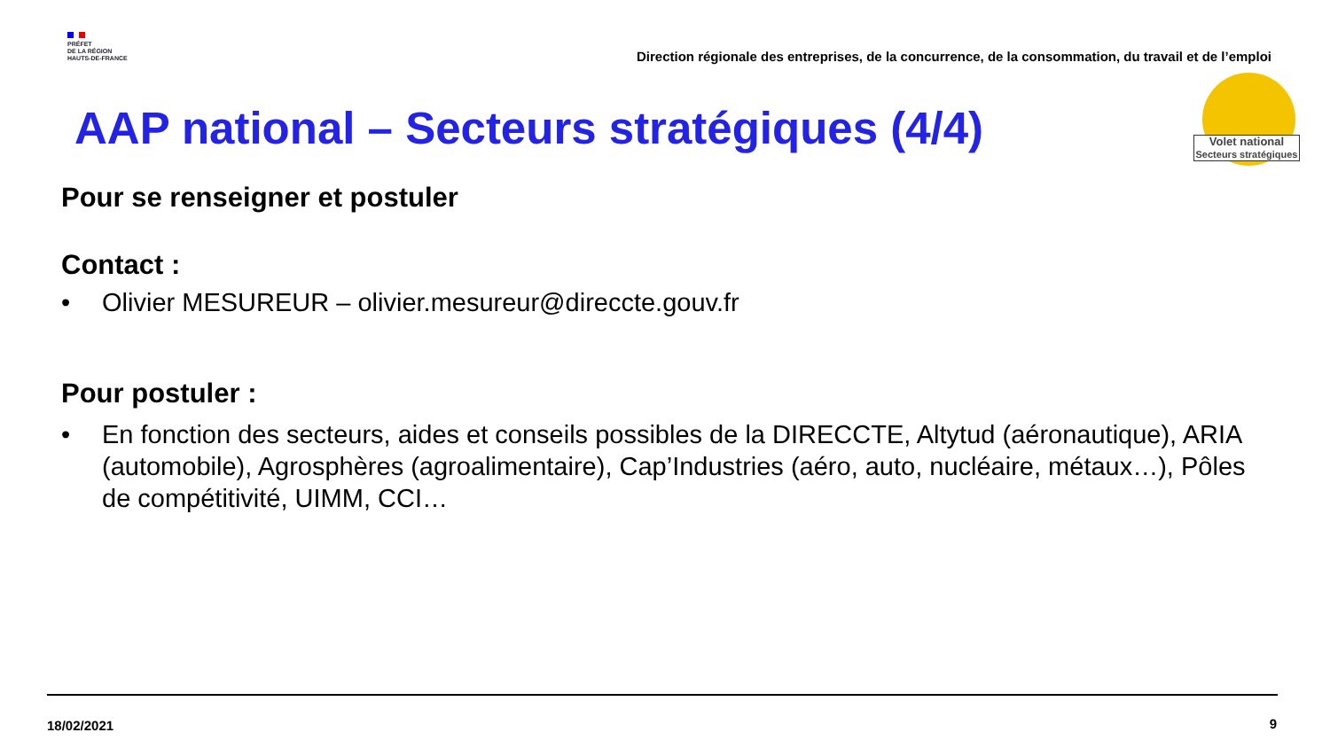PRÉFET
DE LA RÉGION
HAUTS-DE-FRANCE
Direction régionale des entreprises, de la concurrence, de la consommation, du travail et de l’emploi
Volet national
Secteurs stratégiques
AAP national – Secteurs stratégiques (4/4)
Pour se renseigner et postuler
Contact :
• Olivier MESUREUR – olivier.mesureur@direccte.gouv.fr
Pour postuler :
• En fonction des secteurs, aides et conseils possibles de la DIRECCTE, Altytud (aéronautique), ARIA (automobile), Agrosphères (agroalimentaire), Cap’Industries (aéro, auto, nucléaire, métaux…), Pôles de compétitivité, UIMM, CCI…
18/02/2021 9